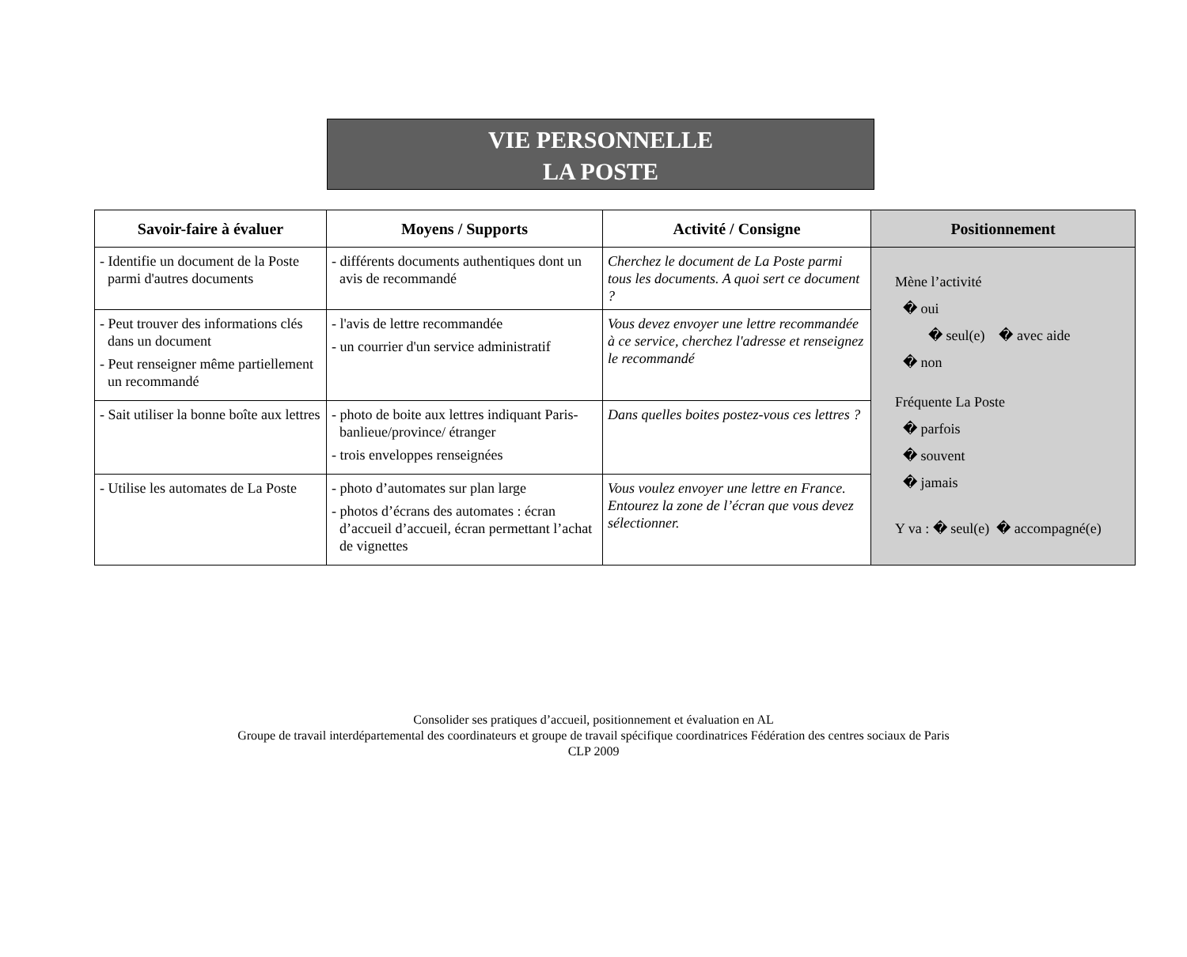VIE PERSONNELLE
LA POSTE
| Savoir-faire à évaluer | Moyens / Supports | Activité / Consigne | Positionnement |
| --- | --- | --- | --- |
| - Identifie un document de la Poste parmi d'autres documents | - différents documents authentiques dont un avis de recommandé | Cherchez le document de La Poste parmi tous les documents. A quoi sert ce document ? | Mène l’activité � oui � seul(e) � avec aide � non Fréquente La Poste � parfois � souvent � jamais Y va : � seul(e) � accompagné(e) |
| - Peut trouver des informations clés dans un document - Peut renseigner même partiellement un recommandé | - l'avis de lettre recommandée - un courrier d'un service administratif | Vous devez envoyer une lettre recommandée à ce service, cherchez l'adresse et renseignez le recommandé | |
| - Sait utiliser la bonne boîte aux lettres | - photo de boite aux lettres indiquant Paris-banlieue/province/ étranger - trois enveloppes renseignées | Dans quelles boites postez-vous ces lettres ? | |
| - Utilise les automates de La Poste | - photo d’automates sur plan large - photos d’écrans des automates : écran d’accueil d’accueil, écran permettant l’achat de vignettes | Vous voulez envoyer une lettre en France. Entourez la zone de l’écran que vous devez sélectionner. | |
Consolider ses pratiques d’accueil, positionnement et évaluation en AL
Groupe de travail interdépartemental des coordinateurs et groupe de travail spécifique coordinatrices Fédération des centres sociaux de Paris
CLP 2009